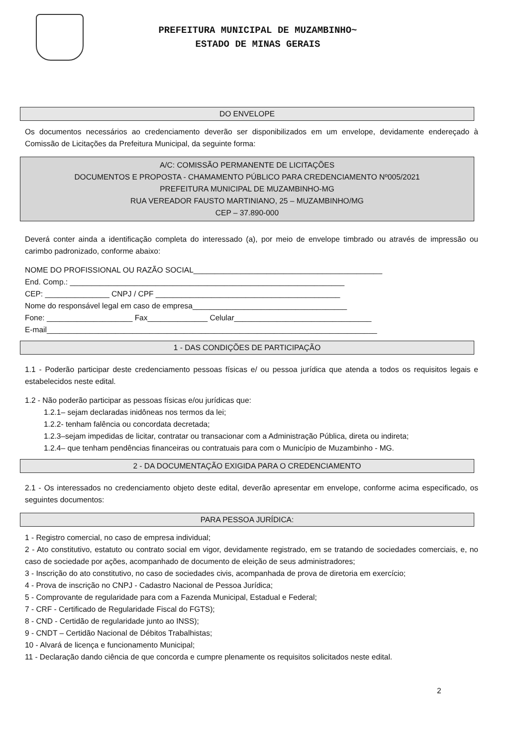PREFEITURA MUNICIPAL DE MUZAMBINHO~
ESTADO DE MINAS GERAIS
DO ENVELOPE
Os documentos necessários ao credenciamento deverão ser disponibilizados em um envelope, devidamente endereçado à Comissão de Licitações da Prefeitura Municipal, da seguinte forma:
A/C: COMISSÃO PERMANENTE DE LICITAÇÕES
DOCUMENTOS E PROPOSTA - CHAMAMENTO PÚBLICO PARA CREDENCIAMENTO Nº005/2021
PREFEITURA MUNICIPAL DE MUZAMBINHO-MG
RUA VEREADOR FAUSTO MARTINIANO, 25 – MUZAMBINHO/MG
CEP – 37.890-000
Deverá conter ainda a identificação completa do interessado (a), por meio de envelope timbrado ou através de impressão ou carimbo padronizado, conforme abaixo:
NOME DO PROFISSIONAL OU RAZÃO SOCIAL____________________________________________
End. Comp.: ________________________________________________________________
CEP: _______________ CNPJ / CPF ___________________________________________
Nome do responsável legal em caso de empresa____________________________________
Fone: ____________________ Fax______________ Celular________________________________
E-mail_____________________________________________________________________________
1 - DAS CONDIÇÕES DE PARTICIPAÇÃO
1.1 - Poderão participar deste credenciamento pessoas físicas e/ ou pessoa jurídica que atenda a todos os requisitos legais e estabelecidos neste edital.
1.2 - Não poderão participar as pessoas físicas e/ou jurídicas que:
1.2.1– sejam declaradas inidôneas nos termos da lei;
1.2.2- tenham falência ou concordata decretada;
1.2.3–sejam impedidas de licitar, contratar ou transacionar com a Administração Pública, direta ou indireta;
1.2.4– que tenham pendências financeiras ou contratuais para com o Município de Muzambinho - MG.
2 - DA DOCUMENTAÇÃO EXIGIDA PARA O CREDENCIAMENTO
2.1 - Os interessados no credenciamento objeto deste edital, deverão apresentar em envelope, conforme acima especificado, os seguintes documentos:
PARA PESSOA JURÍDICA:
1 - Registro comercial, no caso de empresa individual;
2 - Ato constitutivo, estatuto ou contrato social em vigor, devidamente registrado, em se tratando de sociedades comerciais, e, no caso de sociedade por ações, acompanhado de documento de eleição de seus administradores;
3 - Inscrição do ato constitutivo, no caso de sociedades civis, acompanhada de prova de diretoria em exercício;
4 - Prova de inscrição no CNPJ - Cadastro Nacional de Pessoa Jurídica;
5 - Comprovante de regularidade para com a Fazenda Municipal, Estadual e Federal;
7 - CRF - Certificado de Regularidade Fiscal do FGTS);
8 - CND - Certidão de regularidade junto ao INSS);
9 - CNDT – Certidão Nacional de Débitos Trabalhistas;
10 - Alvará de licença e funcionamento Municipal;
11 - Declaração dando ciência de que concorda e cumpre plenamente os requisitos solicitados neste edital.
2